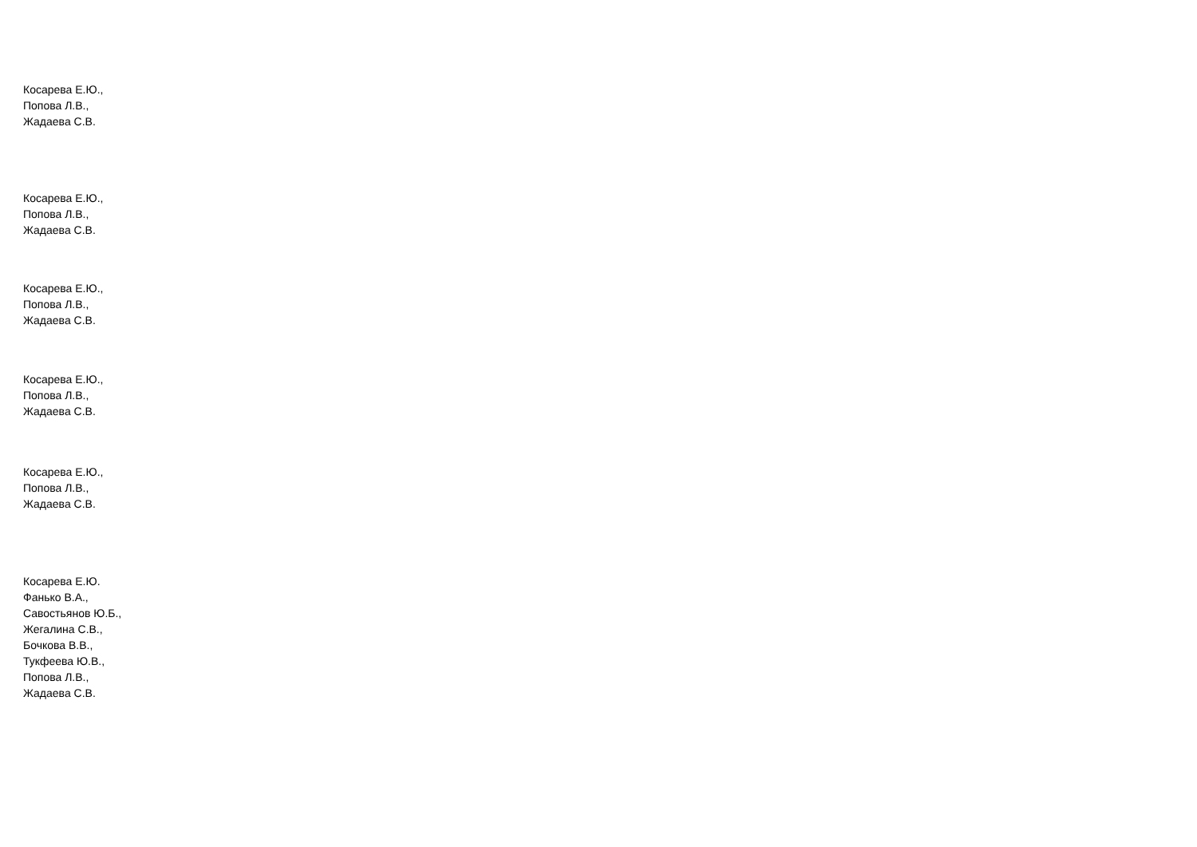Косарева Е.Ю.,
Попова Л.В.,
Жадаева С.В.
Косарева Е.Ю.,
Попова Л.В.,
Жадаева С.В.
Косарева Е.Ю.,
Попова Л.В.,
Жадаева С.В.
Косарева Е.Ю.,
Попова Л.В.,
Жадаева С.В.
Косарева Е.Ю.,
Попова Л.В.,
Жадаева С.В.
Косарева Е.Ю.
Фанько В.А.,
Савостьянов Ю.Б.,
Жегалина С.В.,
Бочкова В.В.,
Тукфеева Ю.В.,
Попова Л.В.,
Жадаева С.В.